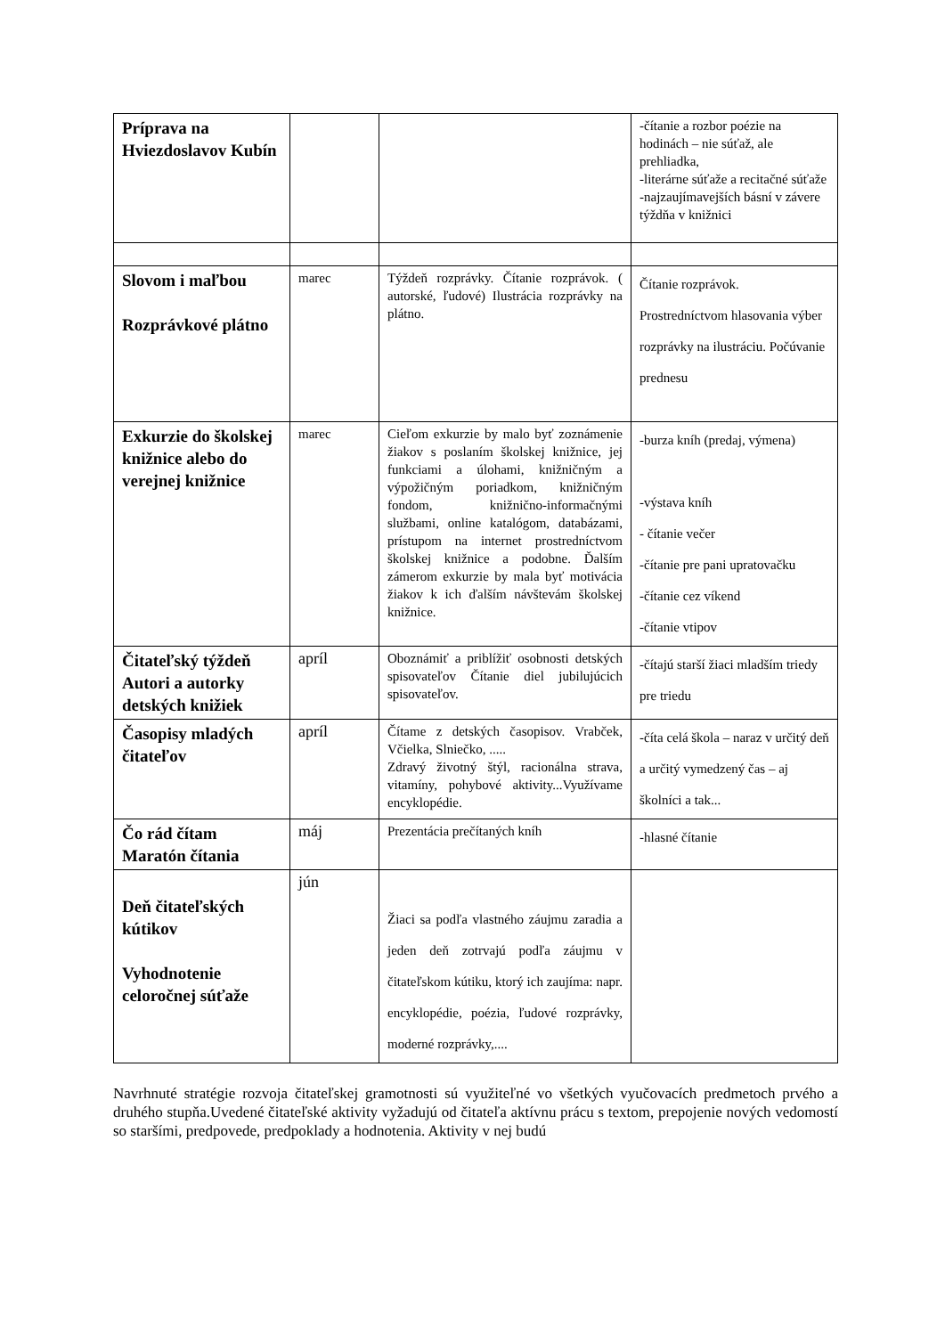| Príprava na Hviezdoslavov Kubín | | | -čítanie a rozbor poézie na hodinách – nie súťaž, ale prehliadka, -literárne súťaže a recitačné súťaže -najzaujímavejších básní v závere týždňa v knižnici |
| Slovom i maľbou Rozprávkové plátno | marec | Týždeň rozprávky. Čítanie rozprávok. ( autorské, ľudové) Ilustrácia rozprávky na plátno. | Čítanie rozprávok. Prostredníctvom hlasovania výber rozprávky na ilustráciu. Počúvanie prednesu |
| Exkurzie do školskej knižnice alebo do verejnej knižnice | marec | Cieľom exkurzie by malo byť zoznámenie žiakov s poslaním školskej knižnice, jej funkciami a úlohami, knižničným a výpožičným poriadkom, knižničným fondom, knižnično-informačnými službami, online katalógom, databázami, prístupom na internet prostredníctvom školskej knižnice a podobne. Ďalším zámerom exkurzie by mala byť motivácia žiakov k ich ďalším návštevám školskej knižnice. | -burza kníh (predaj, výmena) -výstava kníh - čítanie večer -čítanie pre pani upratovačku -čítanie cez víkend -čítanie vtipov |
| Čitateľský týždeň Autori a autorky detských knižiek | apríl | Oboznámiť a priblížiť osobnosti detských spisovateľov Čítanie diel jubilujúcich spisovateľov. | -čítajú starší žiaci mladším triedy pre triedu |
| Časopisy mladých čitateľov | apríl | Čítame z detských časopisov. Vrabček, Včielka, Slniečko, ..... Zdravý životný štýl, racionálna strava, vitamíny, pohybové aktivity...Využívame encyklopédie. | -číta celá škola – naraz v určitý deň a určitý vymedzený čas – aj školníci a tak... |
| Čo rád čítam Maratón čítania | máj | Prezentácia prečítaných kníh | -hlasné čítanie |
| Deň čitateľských kútikov Vyhodnotenie celoročnej súťaže | jún | Žiaci sa podľa vlastného záujmu zaradia a jeden deň zotrvajú podľa záujmu v čitateľskom kútiku, ktorý ich zaujíma: napr. encyklopédie, poézia, ľudové rozprávky, moderné rozprávky,.... | |
Navrhnuté stratégie rozvoja čitateľskej gramotnosti sú využiteľné vo všetkých vyučovacích predmetoch prvého a druhého stupňa.Uvedené čitateľské aktivity vyžadujú od čitateľa aktívnu prácu s textom, prepojenie nových vedomostí so staršími, predpovede, predpoklady a hodnotenia. Aktivity v nej budú